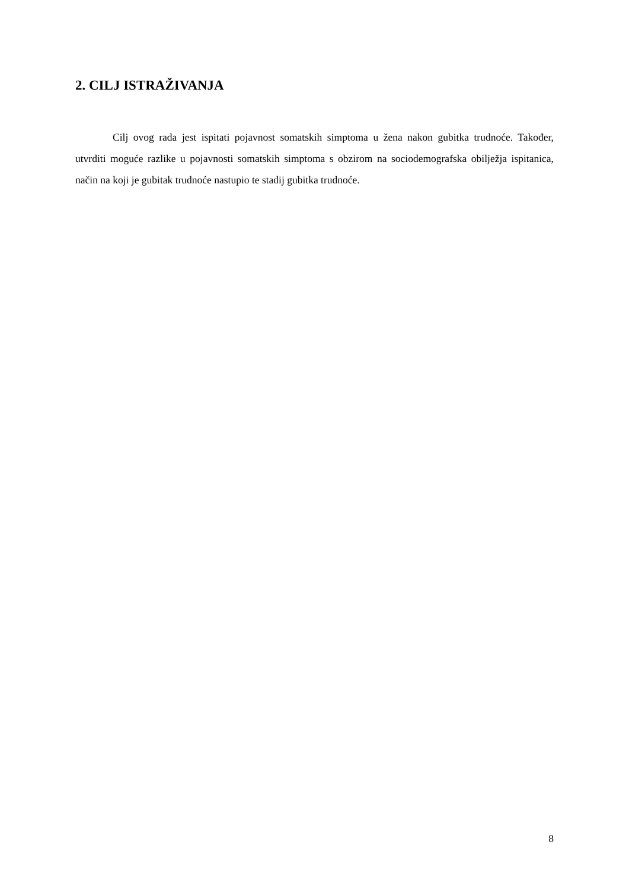2. CILJ ISTRAŽIVANJA
Cilj ovog rada jest ispitati pojavnost somatskih simptoma u žena nakon gubitka trudnoće. Također, utvrditi moguće razlike u pojavnosti somatskih simptoma s obzirom na sociodemografska obilježja ispitanica, način na koji je gubitak trudnoće nastupio te stadij gubitka trudnoće.
8